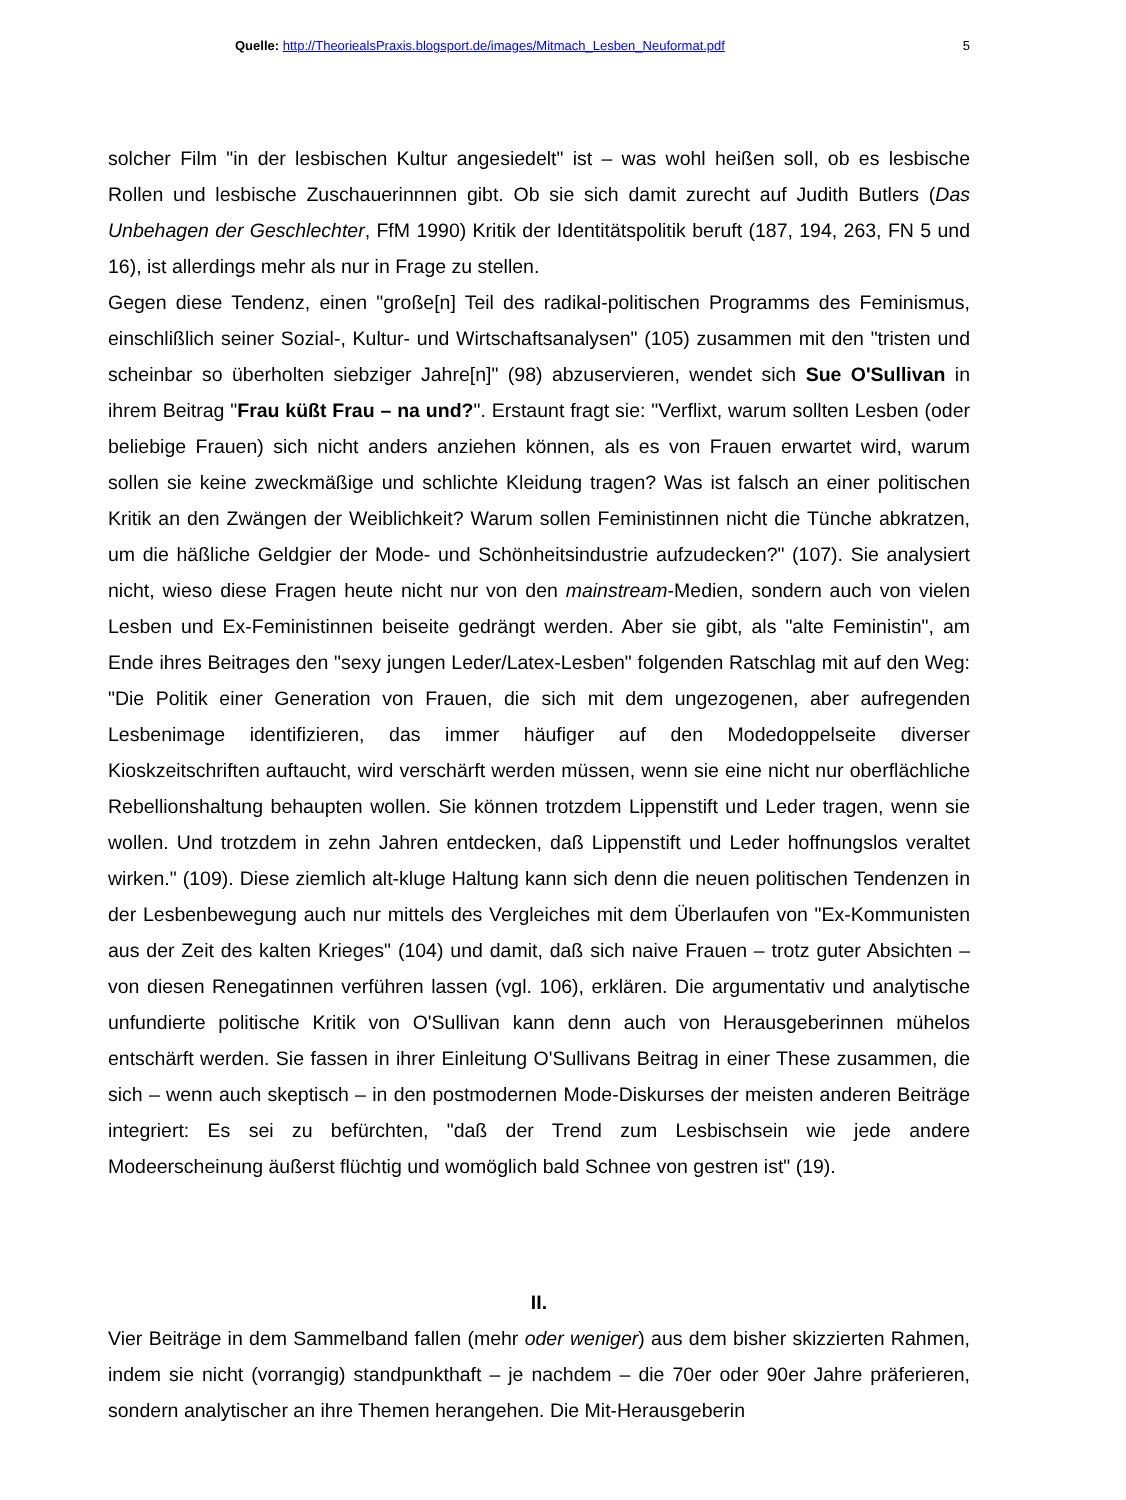Quelle: http://TheoriealsPraxis.blogsport.de/images/Mitmach_Lesben_Neuformat.pdf 5
solcher Film "in der lesbischen Kultur angesiedelt" ist – was wohl heißen soll, ob es lesbische Rollen und lesbische Zuschauerinnnen gibt. Ob sie sich damit zurecht auf Judith Butlers (Das Unbehagen der Geschlechter, FfM 1990) Kritik der Identitätspolitik beruft (187, 194, 263, FN 5 und 16), ist allerdings mehr als nur in Frage zu stellen.
Gegen diese Tendenz, einen "große[n] Teil des radikal-politischen Programms des Feminismus, einschlißlich seiner Sozial-, Kultur- und Wirtschaftsanalysen" (105) zusammen mit den "tristen und scheinbar so überholten siebziger Jahre[n]" (98) abzuservieren, wendet sich Sue O'Sullivan in ihrem Beitrag "Frau küßt Frau – na und?". Erstaunt fragt sie: "Verflixt, warum sollten Lesben (oder beliebige Frauen) sich nicht anders anziehen können, als es von Frauen erwartet wird, warum sollen sie keine zweckmäßige und schlichte Kleidung tragen? Was ist falsch an einer politischen Kritik an den Zwängen der Weiblichkeit? Warum sollen Feministinnen nicht die Tünche abkratzen, um die häßliche Geldgier der Mode- und Schönheitsindustrie aufzudecken?" (107). Sie analysiert nicht, wieso diese Fragen heute nicht nur von den mainstream-Medien, sondern auch von vielen Lesben und Ex-Feministinnen beiseite gedrängt werden. Aber sie gibt, als "alte Feministin", am Ende ihres Beitrages den "sexy jungen Leder/Latex-Lesben" folgenden Ratschlag mit auf den Weg: "Die Politik einer Generation von Frauen, die sich mit dem ungezogenen, aber aufregenden Lesbenimage identifizieren, das immer häufiger auf den Modedoppelseite diverser Kioskzeitschriften auftaucht, wird verschärft werden müssen, wenn sie eine nicht nur oberflächliche Rebellionshaltung behaupten wollen. Sie können trotzdem Lippenstift und Leder tragen, wenn sie wollen. Und trotzdem in zehn Jahren entdecken, daß Lippenstift und Leder hoffnungslos veraltet wirken." (109). Diese ziemlich alt-kluge Haltung kann sich denn die neuen politischen Tendenzen in der Lesbenbewegung auch nur mittels des Vergleiches mit dem Überlaufen von "Ex-Kommunisten aus der Zeit des kalten Krieges" (104) und damit, daß sich naive Frauen – trotz guter Absichten – von diesen Renegatinnen verführen lassen (vgl. 106), erklären. Die argumentativ und analytische unfundierte politische Kritik von O'Sullivan kann denn auch von Herausgeberinnen mühelos entschärft werden. Sie fassen in ihrer Einleitung O'Sullivans Beitrag in einer These zusammen, die sich – wenn auch skeptisch – in den postmodernen Mode-Diskurses der meisten anderen Beiträge integriert: Es sei zu befürchten, "daß der Trend zum Lesbischsein wie jede andere Modeerscheinung äußerst flüchtig und womöglich bald Schnee von gestren ist" (19).
II.
Vier Beiträge in dem Sammelband fallen (mehr oder weniger) aus dem bisher skizzierten Rahmen, indem sie nicht (vorrangig) standpunkthaft – je nachdem – die 70er oder 90er Jahre präferieren, sondern analytischer an ihre Themen herangehen. Die Mit-Herausgeberin